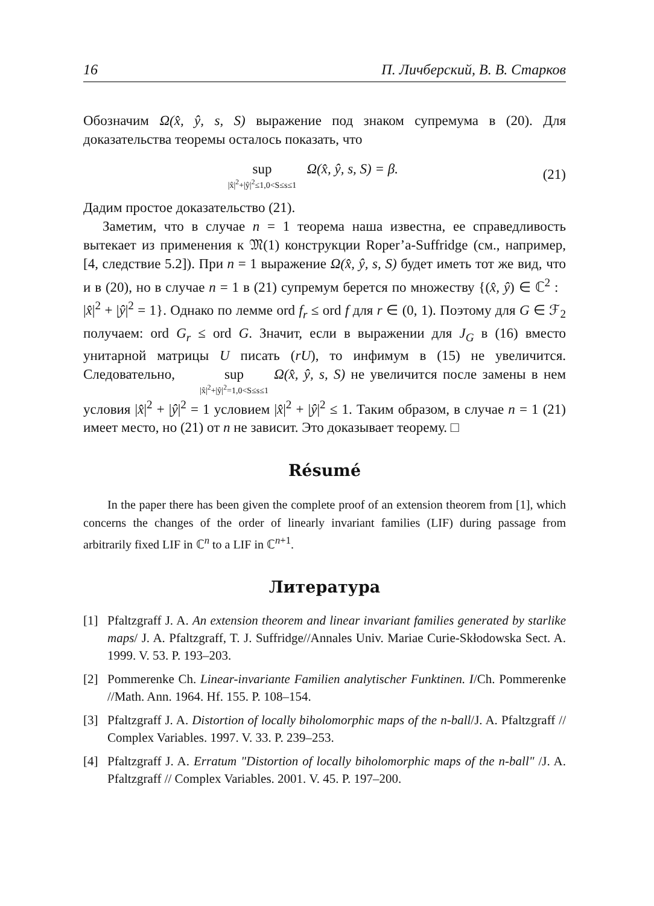16 П. Личберский, В. В. Старков
Обозначим Ω(x̂, ŷ, s, S) выражение под знаком супремума в (20). Для доказательства теоремы осталось показать, что
sup |x̂|<sup>2</sup>+|ŷ|<sup>2</sup>≤1,0<S≤s≤1 Ω(x̂, ŷ, s, S) = β.
(21)
Дадим простое доказательство (21).
Заметим, что в случае n = 1 теорема наша известна, ее справедливость вытекает из применения к 𝔐(1) конструкции Roper’a-Suffridge (см., например, [4, следствие 5.2]). При n = 1 выражение Ω(x̂, ŷ, s, S) будет иметь тот же вид, что и в (20), но в случае n = 1 в (21) супремум берется по множеству {(x̂, ŷ) ∈ ℂ<sup>2</sup> : |x̂|<sup>2</sup> + |ŷ|<sup>2</sup> = 1}. Однако по лемме ord f<sub>r</sub> ≤ ord f для r ∈ (0, 1). Поэтому для G ∈ ℱ<sub>2</sub> получаем: ord G<sub>r</sub> ≤ ord G. Значит, если в выражении для J<sub>G</sub> в (16) вместо унитарной матрицы U писать (rU), то инфимум в (15) не увеличится. Следовательно, sup |x̂|<sup>2</sup>+|ŷ|<sup>2</sup>=1,0<S≤s≤1 Ω(x̂, ŷ, s, S) не увеличится после замены в нем условия |x̂|<sup>2</sup> + |ŷ|<sup>2</sup> = 1 условием |x̂|<sup>2</sup> + |ŷ|<sup>2</sup> ≤ 1. Таким образом, в случае n = 1 (21) имеет место, но (21) от n не зависит. Это доказывает теорему. □
Résumé
In the paper there has been given the complete proof of an extension theorem from [1], which concerns the changes of the order of linearly invariant families (LIF) during passage from arbitrarily fixed LIF in ℂ<sup>n</sup> to a LIF in ℂ<sup>n+1</sup>.
Литература
[1] Pfaltzgraff J. A. An extension theorem and linear invariant families generated by starlike maps/ J. A. Pfaltzgraff, T. J. Suffridge//Annales Univ. Mariae Curie-Skłodowska Sect. A. 1999. V. 53. P. 193–203.
[2] Pommerenke Ch. Linear-invariante Familien analytischer Funktinen. I/Ch. Pommerenke //Math. Ann. 1964. Hf. 155. P. 108–154.
[3] Pfaltzgraff J. A. Distortion of locally biholomorphic maps of the n-ball/J. A. Pfaltzgraff // Complex Variables. 1997. V. 33. P. 239–253.
[4] Pfaltzgraff J. A. Erratum "Distortion of locally biholomorphic maps of the n-ball" /J. A. Pfaltzgraff // Complex Variables. 2001. V. 45. P. 197–200.